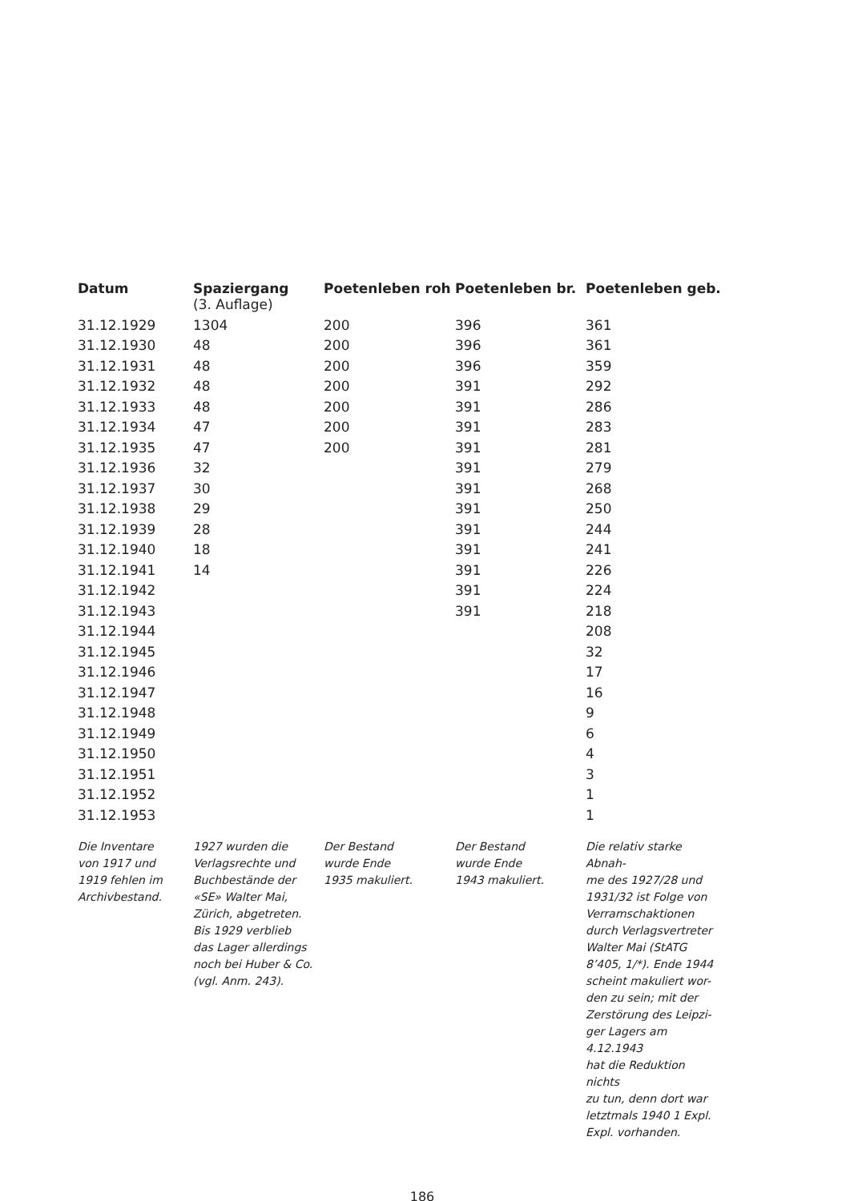| Datum | Spaziergang | Poetenleben roh | Poetenleben br. | Poetenleben geb. |
| --- | --- | --- | --- | --- |
| | (3. Auflage) | | | |
| 31.12.1929 | 1304 | 200 | 396 | 361 |
| 31.12.1930 | 48 | 200 | 396 | 361 |
| 31.12.1931 | 48 | 200 | 396 | 359 |
| 31.12.1932 | 48 | 200 | 391 | 292 |
| 31.12.1933 | 48 | 200 | 391 | 286 |
| 31.12.1934 | 47 | 200 | 391 | 283 |
| 31.12.1935 | 47 | 200 | 391 | 281 |
| 31.12.1936 | 32 | | 391 | 279 |
| 31.12.1937 | 30 | | 391 | 268 |
| 31.12.1938 | 29 | | 391 | 250 |
| 31.12.1939 | 28 | | 391 | 244 |
| 31.12.1940 | 18 | | 391 | 241 |
| 31.12.1941 | 14 | | 391 | 226 |
| 31.12.1942 | | | 391 | 224 |
| 31.12.1943 | | | 391 | 218 |
| 31.12.1944 | | | | 208 |
| 31.12.1945 | | | | 32 |
| 31.12.1946 | | | | 17 |
| 31.12.1947 | | | | 16 |
| 31.12.1948 | | | | 9 |
| 31.12.1949 | | | | 6 |
| 31.12.1950 | | | | 4 |
| 31.12.1951 | | | | 3 |
| 31.12.1952 | | | | 1 |
| 31.12.1953 | | | | 1 |
| Die Inventare von 1917 und 1919 fehlen im Archivbestand. | 1927 wurden die Verlagsrechte und Buchbestände der «SE» Walter Mai, Zürich, abgetreten. Bis 1929 verblieb das Lager allerdings noch bei Huber & Co. (vgl. Anm. 243). | Der Bestand wurde Ende 1935 makuliert. | Der Bestand wurde Ende 1943 makuliert. | Die relativ starke Abnah- me des 1927/28 und 1931/32 ist Folge von Verramschaktionen durch Verlagsvertreter Walter Mai (StATG 8’405, 1/*). Ende 1944 scheint makuliert wor- den zu sein; mit der Zerstörung des Leipzi- ger Lagers am 4.12.1943 hat die Reduktion nichts zu tun, denn dort war letztmals 1940 1 Expl. Expl. vorhanden. |
186